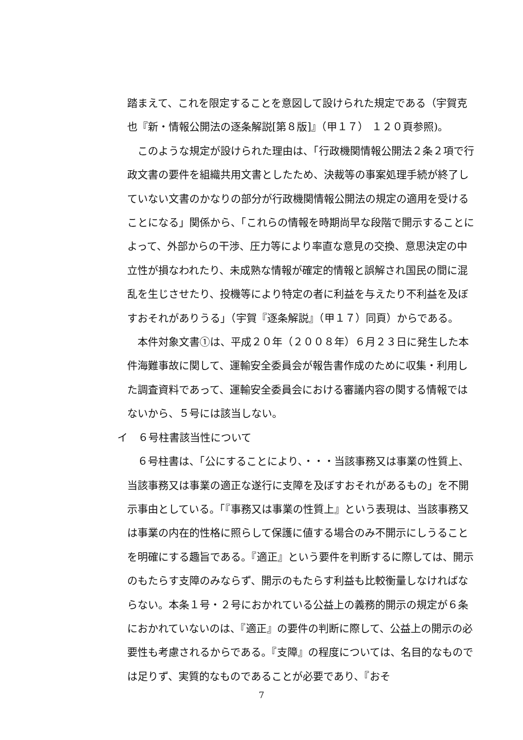踏まえて、これを限定することを意図して設けられた規定である（宇賀克也『新・情報公開法の逐条解説[第８版]』（甲１７） １２０頁参照)。
このような規定が設けられた理由は、「行政機関情報公開法２条２項で行政文書の要件を組織共用文書としたため、決裁等の事案処理手続が終了していない文書のかなりの部分が行政機関情報公開法の規定の適用を受けることになる」関係から、「これらの情報を時期尚早な段階で開示することによって、外部からの干渉、圧力等により率直な意見の交換、意思決定の中立性が損なわれたり、未成熟な情報が確定的情報と誤解され国民の間に混乱を生じさせたり、投機等により特定の者に利益を与えたり不利益を及ぼすおそれがありうる」（宇賀『逐条解説』（甲１７）同頁）からである。
本件対象文書①は、平成２０年（２００８年）６月２３日に発生した本件海難事故に関して、運輸安全委員会が報告書作成のために収集・利用した調査資料であって、運輸安全委員会における審議内容の関する情報ではないから、５号には該当しない。
イ　６号柱書該当性について
６号柱書は、「公にすることにより、・・・当該事務又は事業の性質上、当該事務又は事業の適正な遂行に支障を及ぼすおそれがあるもの」を不開示事由としている。「『事務又は事業の性質上』という表現は、当該事務又は事業の内在的性格に照らして保護に値する場合のみ不開示にしうることを明確にする趣旨である。『適正』という要件を判断するに際しては、開示のもたらす支障のみならず、開示のもたらす利益も比較衡量しなければならない。本条１号・２号におかれている公益上の義務的開示の規定が６条におかれていないのは、『適正』の要件の判断に際して、公益上の開示の必要性も考慮されるからである。『支障』の程度については、名目的なものでは足りず、実質的なものであることが必要であり、『おそ
7